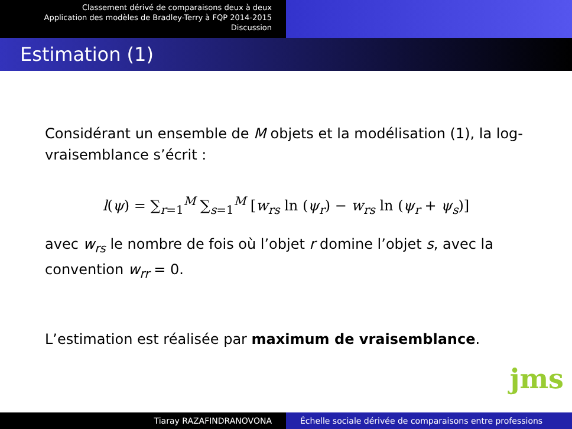Classement dérivé de comparaisons deux à deux
Application des modèles de Bradley-Terry à FQP 2014-2015
Discussion
Estimation (1)
Considérant un ensemble de M objets et la modélisation (1), la log-vraisemblance s’écrit :
l(ψ) = ∑<sub>r=1</sub><sup>M</sup> ∑<sub>s=1</sub><sup>M</sup> [w<sub>rs</sub> ln (ψ<sub>r</sub>) − w<sub>rs</sub> ln (ψ<sub>r</sub> + ψ<sub>s</sub>)]
avec w<sub>rs</sub> le nombre de fois où l’objet r domine l’objet s, avec la convention w<sub>rr</sub> = 0.
L’estimation est réalisée par maximum de vraisemblance.
jms
Tiaray RAZAFINDRANOVONA Échelle sociale dérivée de comparaisons entre professions